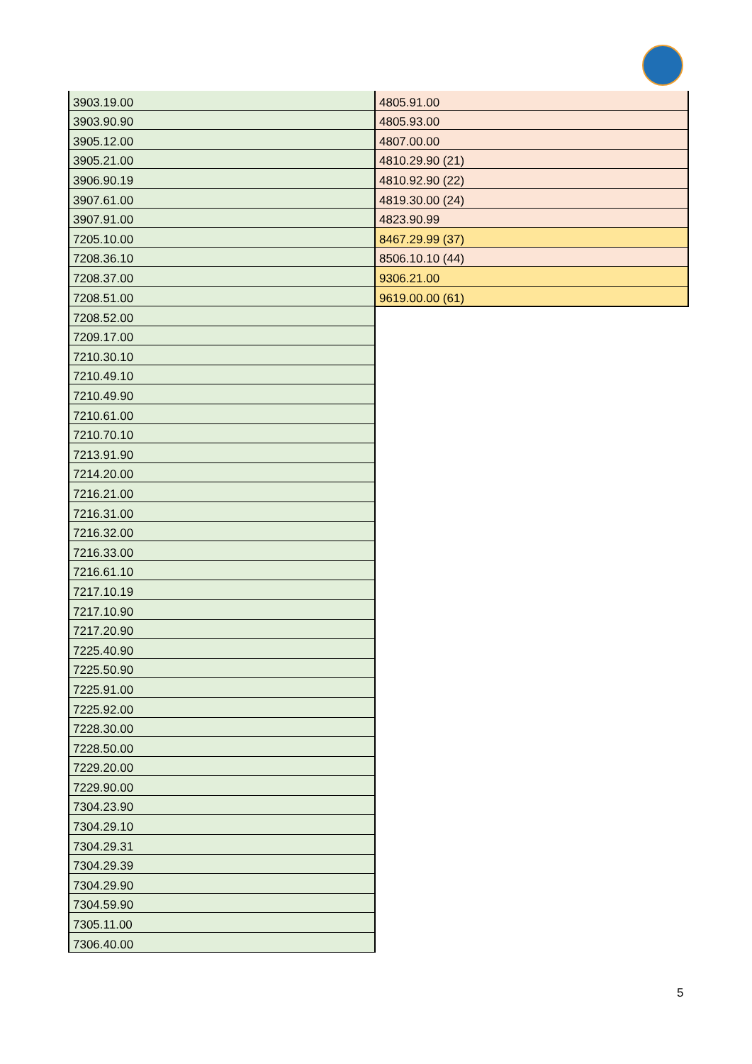| 3903.19.00 | 4805.91.00 |
| 3903.90.90 | 4805.93.00 |
| 3905.12.00 | 4807.00.00 |
| 3905.21.00 | 4810.29.90 (21) |
| 3906.90.19 | 4810.92.90 (22) |
| 3907.61.00 | 4819.30.00 (24) |
| 3907.91.00 | 4823.90.99 |
| 7205.10.00 | 8467.29.99 (37) |
| 7208.36.10 | 8506.10.10 (44) |
| 7208.37.00 | 9306.21.00 |
| 7208.51.00 | 9619.00.00 (61) |
| 7208.52.00 | |
| 7209.17.00 | |
| 7210.30.10 | |
| 7210.49.10 | |
| 7210.49.90 | |
| 7210.61.00 | |
| 7210.70.10 | |
| 7213.91.90 | |
| 7214.20.00 | |
| 7216.21.00 | |
| 7216.31.00 | |
| 7216.32.00 | |
| 7216.33.00 | |
| 7216.61.10 | |
| 7217.10.19 | |
| 7217.10.90 | |
| 7217.20.90 | |
| 7225.40.90 | |
| 7225.50.90 | |
| 7225.91.00 | |
| 7225.92.00 | |
| 7228.30.00 | |
| 7228.50.00 | |
| 7229.20.00 | |
| 7229.90.00 | |
| 7304.23.90 | |
| 7304.29.10 | |
| 7304.29.31 | |
| 7304.29.39 | |
| 7304.29.90 | |
| 7304.59.90 | |
| 7305.11.00 | |
| 7306.40.00 | |
5